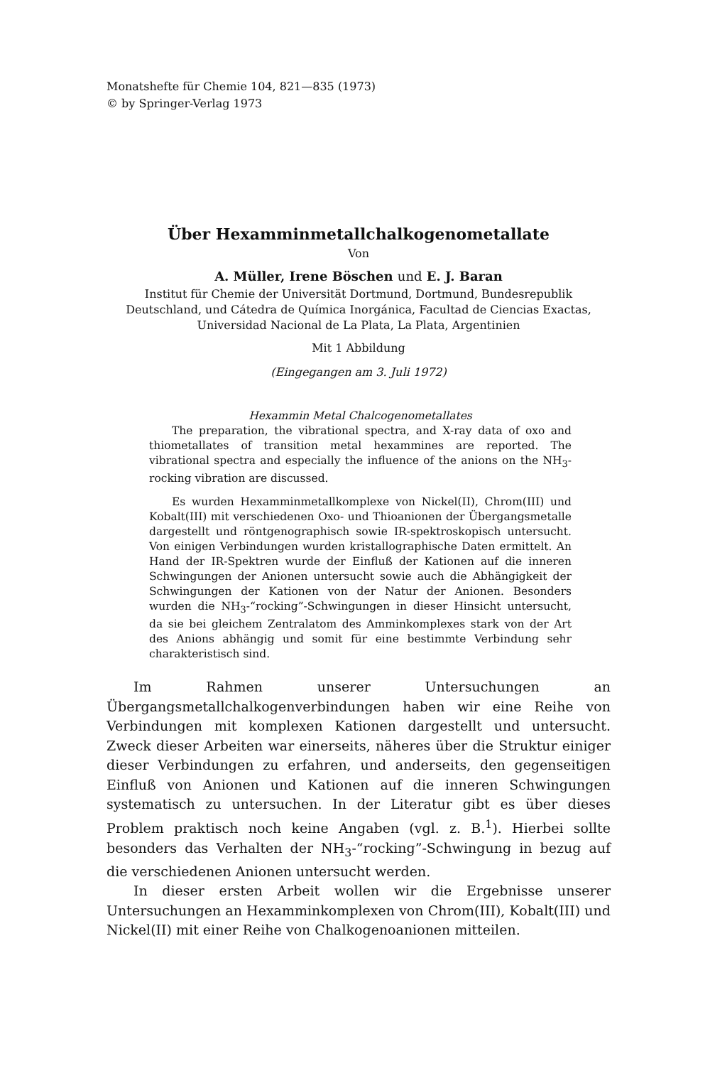Monatshefte für Chemie 104, 821—835 (1973)
© by Springer-Verlag 1973
Über Hexamminmetallchalkogenometallate
Von
A. Müller, Irene Böschen und E. J. Baran
Institut für Chemie der Universität Dortmund, Dortmund, Bundesrepublik Deutschland, und Cátedra de Química Inorgánica, Facultad de Ciencias Exactas, Universidad Nacional de La Plata, La Plata, Argentinien
Mit 1 Abbildung
(Eingegangen am 3. Juli 1972)
Hexammin Metal Chalcogenometallates
The preparation, the vibrational spectra, and X-ray data of oxo and thiometallates of transition metal hexammines are reported. The vibrational spectra and especially the influence of the anions on the NH<sub>3</sub>-rocking vibration are discussed.
Es wurden Hexamminmetallkomplexe von Nickel(II), Chrom(III) und Kobalt(III) mit verschiedenen Oxo- und Thioanionen der Übergangsmetalle dargestellt und röntgenographisch sowie IR-spektroskopisch untersucht. Von einigen Verbindungen wurden kristallographische Daten ermittelt. An Hand der IR-Spektren wurde der Einfluß der Kationen auf die inneren Schwingungen der Anionen untersucht sowie auch die Abhängigkeit der Schwingungen der Kationen von der Natur der Anionen. Besonders wurden die NH<sub>3</sub>-“rocking”-Schwingungen in dieser Hinsicht untersucht, da sie bei gleichem Zentralatom des Amminkomplexes stark von der Art des Anions abhängig und somit für eine bestimmte Verbindung sehr charakteristisch sind.
Im Rahmen unserer Untersuchungen an Übergangsmetallchalkogenverbindungen haben wir eine Reihe von Verbindungen mit komplexen Kationen dargestellt und untersucht. Zweck dieser Arbeiten war einerseits, näheres über die Struktur einiger dieser Verbindungen zu erfahren, und anderseits, den gegenseitigen Einfluß von Anionen und Kationen auf die inneren Schwingungen systematisch zu untersuchen. In der Literatur gibt es über dieses Problem praktisch noch keine Angaben (vgl. z. B.<sup>1</sup>). Hierbei sollte besonders das Verhalten der NH<sub>3</sub>-“rocking”-Schwingung in bezug auf die verschiedenen Anionen untersucht werden.
In dieser ersten Arbeit wollen wir die Ergebnisse unserer Untersuchungen an Hexamminkomplexen von Chrom(III), Kobalt(III) und Nickel(II) mit einer Reihe von Chalkogenoanionen mitteilen.